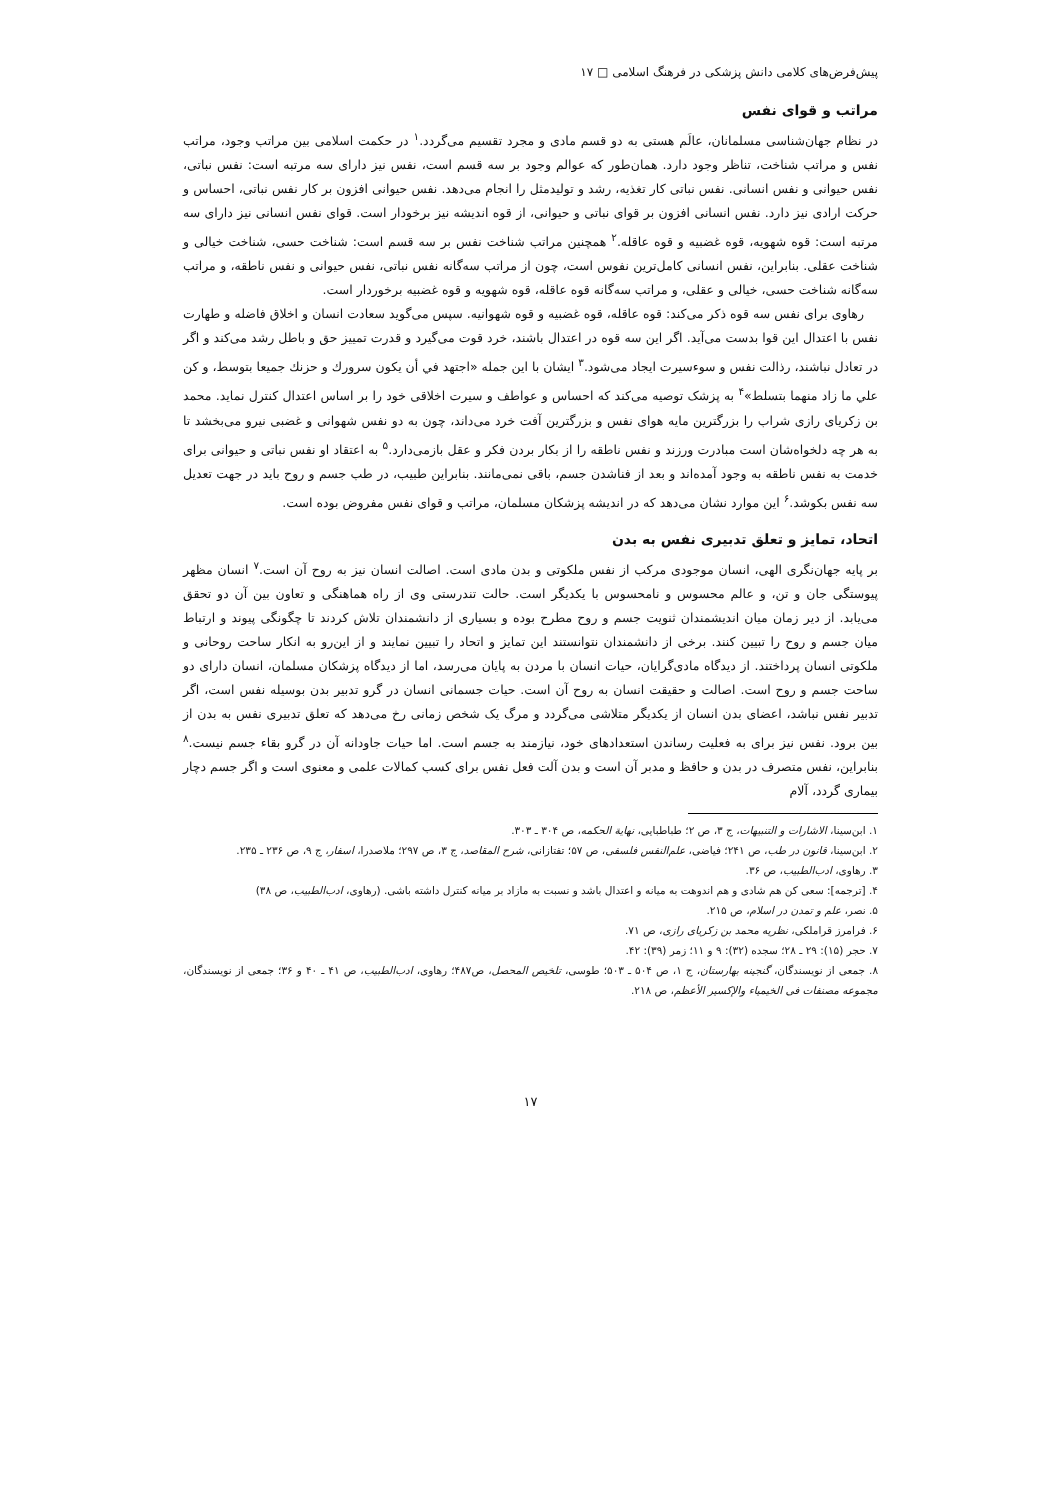پیش‌فرض‌های کلامی دانش پزشکی در فرهنگ اسلامی □ ۱۷
مراتب و قوای نفس
در نظام جهان‌شناسی مسلمانان، عالَم هستی به دو قسم مادی و مجرد تقسیم می‌گردد.<sup>۱</sup> در حکمت اسلامی بین مراتب وجود، مراتب نفس و مراتب شناخت، تناظر وجود دارد. همان‌طور که عوالم وجود بر سه قسم است، نفس نیز دارای سه مرتبه است: نفس نباتی، نفس حیوانی و نفس انسانی. نفس نباتی کار تغذیه، رشد و تولیدمثل را انجام می‌دهد. نفس حیوانی افزون بر کار نفس نباتی، احساس و حرکت ارادی نیز دارد. نفس انسانی افزون بر قوای نباتی و حیوانی، از قوه اندیشه نیز برخودار است. قوای نفس انسانی نیز دارای سه مرتبه است: قوه شهویه، قوه غضبیه و قوه عاقله.<sup>۲</sup> همچنین مراتب شناخت نفس بر سه قسم است: شناخت حسی، شناخت خیالی و شناخت عقلی. بنابراین، نفس انسانی کامل‌ترین نفوس است، چون از مراتب سه‌گانه نفس نباتی، نفس حیوانی و نفس ناطقه، و مراتب سه‌گانه شناخت حسی، خیالی و عقلی، و مراتب سه‌گانه قوه عاقله، قوه شهویه و قوه غضبیه برخوردار است.
رهاوی برای نفس سه قوه ذکر می‌کند: قوه عاقله، قوه غضبیه و قوه شهوانیه. سپس می‌گوید سعادت انسان و اخلاق فاضله و طهارت نفس با اعتدال این قوا بدست می‌آید. اگر این سه قوه در اعتدال باشند، خرد قوت می‌گیرد و قدرت تمییز حق و باطل رشد می‌کند و اگر در تعادل نباشند، رذالت نفس و سوءسیرت ایجاد می‌شود.<sup>۳</sup> ایشان با این جمله «اجتهد في أن يكون سرورك و حزنك جميعا بتوسط، و كن علي ما زاد منهما بتسلط»<sup>۴</sup> به پزشک توصیه می‌کند که احساس و عواطف و سیرت اخلاقی خود را بر اساس اعتدال کنترل نماید. محمد بن زکریای رازی شراب را بزرگترین مایه هوای نفس و بزرگترین آفت خرد می‌داند، چون به دو نفس شهوانی و غضبی نیرو می‌بخشد تا به هر چه دلخواه‌شان است مبادرت ورزند و نفس ناطقه را از بکار بردن فکر و عقل بازمی‌دارد.<sup>۵</sup> به اعتقاد او نفس نباتی و حیوانی برای خدمت به نفس ناطقه به وجود آمده‌اند و بعد از فناشدن جسم، باقی نمی‌مانند. بنابراین طبیب، در طب جسم و روح باید در جهت تعدیل سه نفس بکوشد.<sup>۶</sup> این موارد نشان می‌دهد که در اندیشه پزشکان مسلمان، مراتب و قوای نفس مفروض بوده است.
اتحاد، تمایز و تعلق تدبیری نفس به بدن
بر پایه جهان‌نگری الهی، انسان موجودی مرکب از نفس ملکوتی و بدن مادی است. اصالت انسان نیز به روح آن است.<sup>۷</sup> انسان مظهر پیوستگی جان و تن، و عالم محسوس و نامحسوس با یکدیگر است. حالت تندرستی وی از راه هماهنگی و تعاون بین آن دو تحقق می‌یابد. از دیر زمان میان اندیشمندان ثنویت جسم و روح مطرح بوده و بسیاری از دانشمندان تلاش کردند تا چگونگی پیوند و ارتباط میان جسم و روح را تبیین کنند. برخی از دانشمندان نتوانستند این تمایز و اتحاد را تبیین نمایند و از این‌رو به انکار ساحت روحانی و ملکوتی انسان پرداختند. از دیدگاه مادی‌گرایان، حیات انسان با مردن به پایان می‌رسد، اما از دیدگاه پزشکان مسلمان، انسان دارای دو ساحت جسم و روح است. اصالت و حقیقت انسان به روح آن است. حیات جسمانی انسان در گرو تدبیر بدن بوسیله نفس است، اگر تدبیر نفس نباشد، اعضای بدن انسان از یکدیگر متلاشی می‌گردد و مرگ یک شخص زمانی رخ می‌دهد که تعلق تدبیری نفس به بدن از بین برود. نفس نیز برای به فعلیت رساندن استعدادهای خود، نیازمند به جسم است. اما حیات جاودانه آن در گرو بقاء جسم نیست.<sup>۸</sup> بنابراین، نفس متصرف در بدن و حافظ و مدبر آن است و بدن آلت فعل نفس برای کسب کمالات علمی و معنوی است و اگر جسم دچار بیماری گردد، آلام
۱. ابن‌سینا، الاشارات و التنبیهات، ج ۳، ص ۲؛ طباطبایی، نهایة الحکمه، ص ۳۰۴ ـ ۳۰۳.
۲. ابن‌سینا، قانون در طب، ص ۲۴۱؛ فیاضی، علم‌النفس فلسفی، ص ۵۷؛ تفتازانی، شرح المقاصد، ج ۳، ص ۲۹۷؛ ملاصدرا، اسفار، ج ۹، ص ۲۳۶ ـ ۲۳۵.
۳. رهاوی، ادب‌الطبیب، ص ۳۶.
۴. [ترجمه]: سعی کن هم شادی و هم اندوهت به میانه و اعتدال باشد و نسبت به مازاد بر میانه کنترل داشته باشی. (رهاوی، ادب‌الطبیب، ص ۳۸)
۵. نصر، علم و تمدن در اسلام، ص ۲۱۵.
۶. فرامرز قراملکی، نظریه محمد بن زکریای رازی، ص ۷۱.
۷. حجر (۱۵): ۲۹ ـ ۲۸؛ سجده (۳۲): ۹ و ۱۱؛ زمر (۳۹): ۴۲.
۸. جمعی از نویسندگان، گنجینه بهارستان، ج ۱، ص ۵۰۴ ـ ۵۰۳؛ طوسی، تلخیص المحصل، ص۴۸۷؛ رهاوی، ادب‌الطبیب، ص ۴۱ ـ ۴۰ و ۳۶؛ جمعی از نویسندگان، مجموعه مصنفات فی الخیمیاء والإکسیر الأعظم، ص ۲۱۸.
۱۷